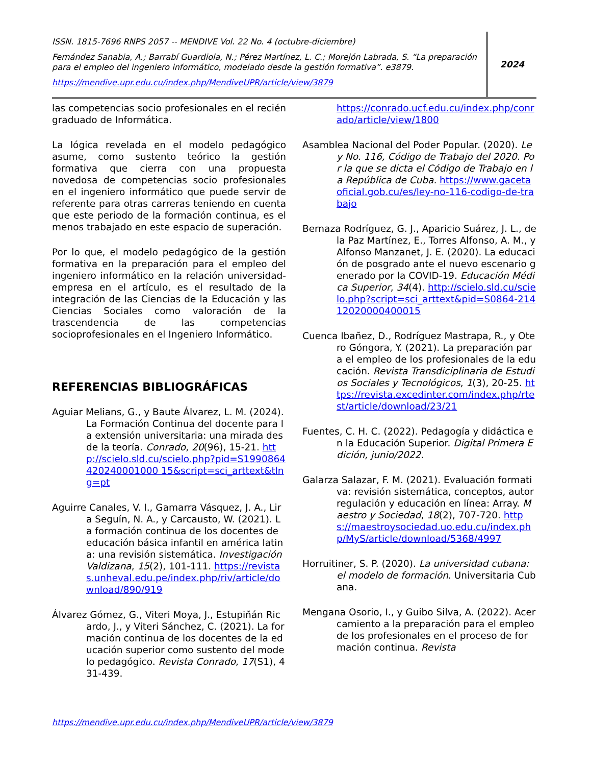ISSN. 1815-7696 RNPS 2057 -- MENDIVE Vol. 22 No. 4 (octubre-diciembre)
Fernández Sanabia, A.; Barrabí Guardiola, N.; Pérez Martínez, L. C.; Morejón Labrada, S. “La preparación para el empleo del ingeniero informático, modelado desde la gestión formativa”. e3879.
https://mendive.upr.edu.cu/index.php/MendiveUPR/article/view/3879
2024
las competencias socio profesionales en el recién graduado de Informática.
La lógica revelada en el modelo pedagógico asume, como sustento teórico la gestión formativa que cierra con una propuesta novedosa de competencias socio profesionales en el ingeniero informático que puede servir de referente para otras carreras teniendo en cuenta que este periodo de la formación continua, es el menos trabajado en este espacio de superación.
Por lo que, el modelo pedagógico de la gestión formativa en la preparación para el empleo del ingeniero informático en la relación universidad-empresa en el artículo, es el resultado de la integración de las Ciencias de la Educación y las Ciencias Sociales como valoración de la trascendencia de las competencias socioprofesionales en el Ingeniero Informático.
REFERENCIAS BIBLIOGRÁFICAS
Aguiar Melians, G., y Baute Álvarez, L. M. (2024). La Formación Continua del docente para la extensión universitaria: una mirada desde la teoría. Conrado, 20(96), 15-21. http://scielo.sld.cu/scielo.php?pid=S1990864420240001000 15&script=sci_arttext&tlng=pt
Aguirre Canales, V. I., Gamarra Vásquez, J. A., Lira Seguín, N. A., y Carcausto, W. (2021). La formación continua de los docentes de educación básica infantil en américa latina: una revisión sistemática. Investigación Valdizana, 15(2), 101-111. https://revistas.unheval.edu.pe/index.php/riv/article/download/890/919
Álvarez Gómez, G., Viteri Moya, J., Estupiñán Ricardo, J., y Viteri Sánchez, C. (2021). La formación continua de los docentes de la educación superior como sustento del modelo pedagógico. Revista Conrado, 17(S1), 431-439.
https://conrado.ucf.edu.cu/index.php/conrado/article/view/1800
Asamblea Nacional del Poder Popular. (2020). Ley No. 116, Código de Trabajo del 2020. Por la que se dicta el Código de Trabajo en la República de Cuba. https://www.gacetaoficial.gob.cu/es/ley-no-116-codigo-de-trabajo
Bernaza Rodríguez, G. J., Aparicio Suárez, J. L., de la Paz Martínez, E., Torres Alfonso, A. M., y Alfonso Manzanet, J. E. (2020). La educación de posgrado ante el nuevo escenario generado por la COVID-19. Educación Médica Superior, 34(4). http://scielo.sld.cu/scielo.php?script=sci_arttext&pid=S0864-21412020000400015
Cuenca Ibañez, D., Rodríguez Mastrapa, R., y Otero Góngora, Y. (2021). La preparación para el empleo de los profesionales de la educación. Revista Transdiciplinaria de Estudios Sociales y Tecnológicos, 1(3), 20-25. https://revista.excedinter.com/index.php/rtest/article/download/23/21
Fuentes, C. H. C. (2022). Pedagogía y didáctica en la Educación Superior. Digital Primera Edición, junio/2022.
Galarza Salazar, F. M. (2021). Evaluación formativa: revisión sistemática, conceptos, autorregulación y educación en línea: Array. Maestro y Sociedad, 18(2), 707-720. https://maestroysociedad.uo.edu.cu/index.php/MyS/article/download/5368/4997
Horruitiner, S. P. (2020). La universidad cubana: el modelo de formación. Universitaria Cubana.
Mengana Osorio, I., y Guibo Silva, A. (2022). Acercamiento a la preparación para el empleo de los profesionales en el proceso de formación continua. Revista
https://mendive.upr.edu.cu/index.php/MendiveUPR/article/view/3879